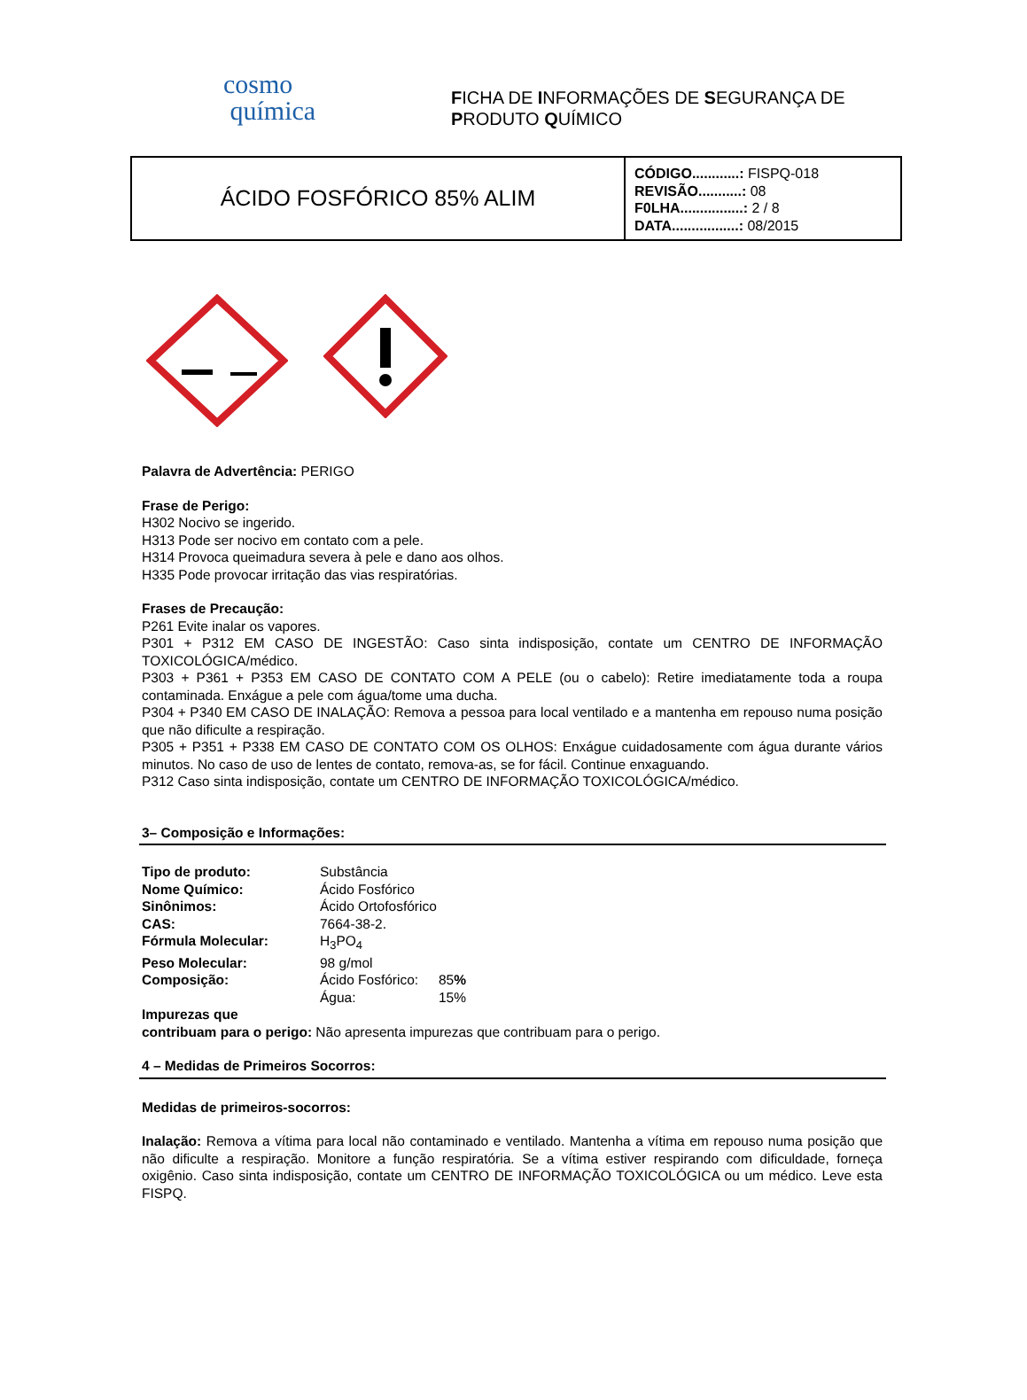cosmo
química
FICHA DE INFORMAÇÕES DE SEGURANÇA DE
PRODUTO QUÍMICO
ÁCIDO FOSFÓRICO 85% ALIM
CÓDIGO............: FISPQ-018
REVISÃO...........: 08
F0LHA................: 2 / 8
DATA.................: 08/2015
Palavra de Advertência: PERIGO
Frase de Perigo:
H302 Nocivo se ingerido.
H313 Pode ser nocivo em contato com a pele.
H314 Provoca queimadura severa à pele e dano aos olhos.
H335 Pode provocar irritação das vias respiratórias.
Frases de Precaução:
P261 Evite inalar os vapores.
P301 + P312 EM CASO DE INGESTÃO: Caso sinta indisposição, contate um CENTRO DE INFORMAÇÃO TOXICOLÓGICA/médico.
P303 + P361 + P353 EM CASO DE CONTATO COM A PELE (ou o cabelo): Retire imediatamente toda a roupa contaminada. Enxágue a pele com água/tome uma ducha.
P304 + P340 EM CASO DE INALAÇÃO: Remova a pessoa para local ventilado e a mantenha em repouso numa posição que não dificulte a respiração.
P305 + P351 + P338 EM CASO DE CONTATO COM OS OLHOS: Enxágue cuidadosamente com água durante vários minutos. No caso de uso de lentes de contato, remova-as, se for fácil. Continue enxaguando.
P312 Caso sinta indisposição, contate um CENTRO DE INFORMAÇÃO TOXICOLÓGICA/médico.
3– Composição e Informações:
| Tipo de produto: | Substância | |
| Nome Químico: | Ácido Fosfórico | |
| Sinônimos: | Ácido Ortofosfórico | |
| CAS: | 7664-38-2. | |
| Fórmula Molecular: | H<sub>3</sub>PO<sub>4</sub> | |
| Peso Molecular: | 98 g/mol | |
| Composição: | Ácido Fosfórico: | 85 % |
| | Água: | 15% |
Impurezas que
contribuam para o perigo: Não apresenta impurezas que contribuam para o perigo.
4 – Medidas de Primeiros Socorros:
Medidas de primeiros-socorros:
Inalação: Remova a vítima para local não contaminado e ventilado. Mantenha a vítima em repouso numa posição que não dificulte a respiração. Monitore a função respiratória. Se a vítima estiver respirando com dificuldade, forneça oxigênio. Caso sinta indisposição, contate um CENTRO DE INFORMAÇÃO TOXICOLÓGICA ou um médico. Leve esta FISPQ.